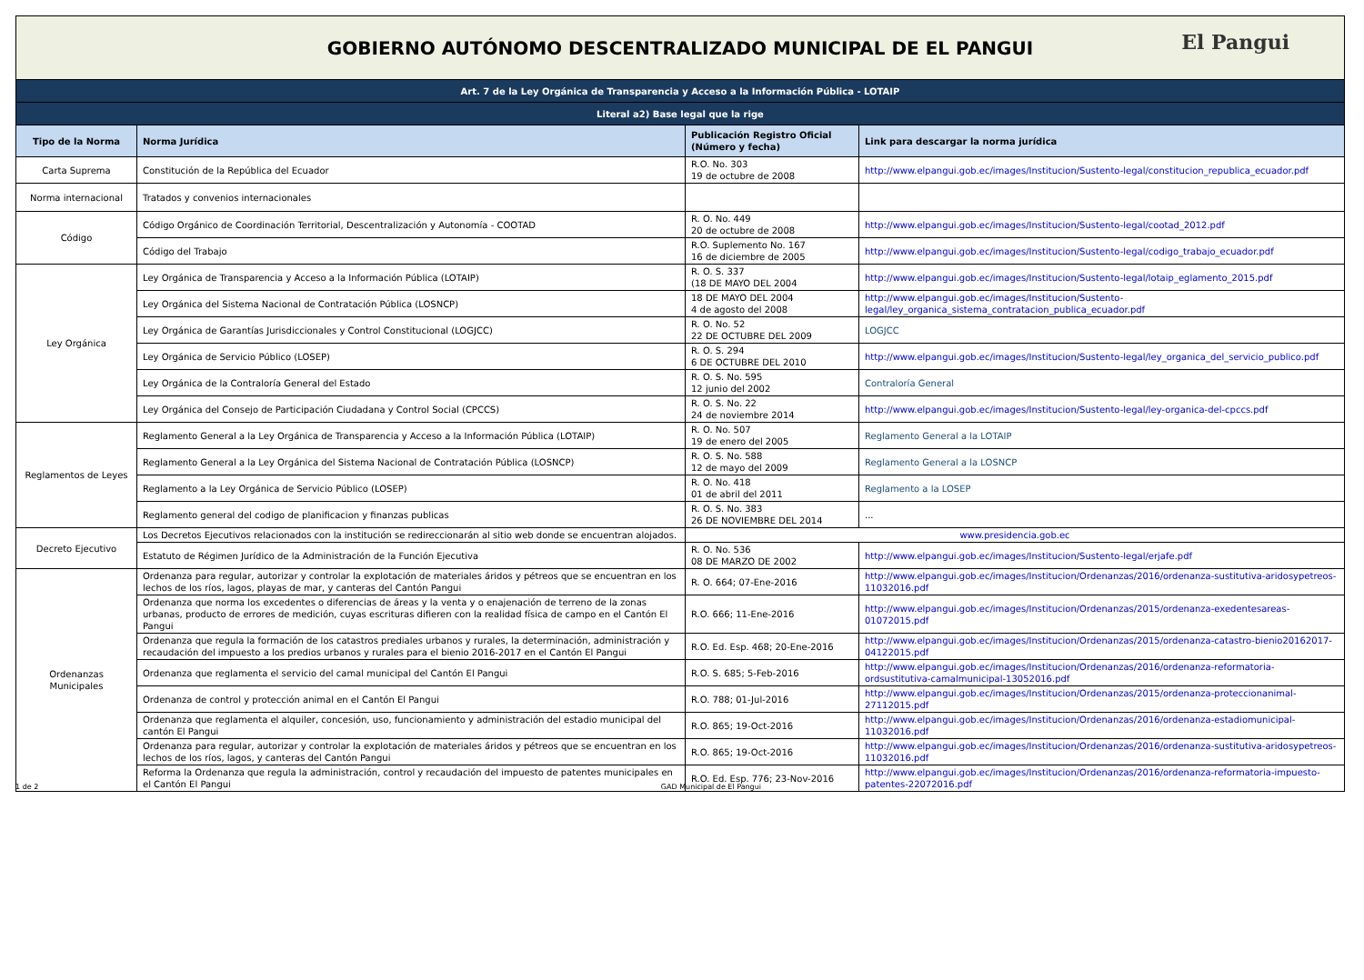| GOBIERNO AUTÓNOMO DESCENTRALIZADO MUNICIPAL DE EL PANGUI El Pangui | | | |
| Art. 7 de la Ley Orgánica de Transparencia y Acceso a la Información Pública - LOTAIP | | | |
| Literal a2) Base legal que la rige | | | |
| Tipo de la Norma | Norma Jurídica | Publicación Registro Oficial (Número y fecha) | Link para descargar la norma jurídica |
| Carta Suprema | Constitución de la República del Ecuador | R.O. No. 303 19 de octubre de 2008 | http://www.elpangui.gob.ec/images/Institucion/Sustento-legal/constitucion_republica_ecuador.pdf |
| Norma internacional | Tratados y convenios internacionales | | |
| Código | Código Orgánico de Coordinación Territorial, Descentralización y Autonomía - COOTAD | R. O. No. 449 20 de octubre de 2008 | http://www.elpangui.gob.ec/images/Institucion/Sustento-legal/cootad_2012.pdf |
| | Código del Trabajo | R.O. Suplemento No. 167 16 de diciembre de 2005 | http://www.elpangui.gob.ec/images/Institucion/Sustento-legal/codigo_trabajo_ecuador.pdf |
| Ley Orgánica | Ley Orgánica de Transparencia y Acceso a la Información Pública (LOTAIP) | R. O. S. 337 (18 DE MAYO DEL 2004 | http://www.elpangui.gob.ec/images/Institucion/Sustento-legal/lotaip_eglamento_2015.pdf |
| | Ley Orgánica del Sistema Nacional de Contratación Pública (LOSNCP) | 18 DE MAYO DEL 2004 4 de agosto del 2008 | http://www.elpangui.gob.ec/images/Institucion/Sustento-legal/ley_organica_sistema_contratacion_publica_ecuador.pdf |
| | Ley Orgánica de Garantías Jurisdiccionales y Control Constitucional (LOGJCC) | R. O. No. 52 22 DE OCTUBRE DEL 2009 | LOGJCC |
| | Ley Orgánica de Servicio Público (LOSEP) | R. O. S. 294 6 DE OCTUBRE DEL 2010 | http://www.elpangui.gob.ec/images/Institucion/Sustento-legal/ley_organica_del_servicio_publico.pdf |
| | Ley Orgánica de la Contraloría General del Estado | R. O. S. No. 595 12 junio del 2002 | Contraloría General |
| | Ley Orgánica del Consejo de Participación Ciudadana y Control Social (CPCCS) | R. O. S. No. 22 24 de noviembre 2014 | http://www.elpangui.gob.ec/images/Institucion/Sustento-legal/ley-organica-del-cpccs.pdf |
| Reglamentos de Leyes | Reglamento General a la Ley Orgánica de Transparencia y Acceso a la Información Pública (LOTAIP) | R. O. No. 507 19 de enero del 2005 | Reglamento General a la LOTAIP |
| | Reglamento General a la Ley Orgánica del Sistema Nacional de Contratación Pública (LOSNCP) | R. O. S. No. 588 12 de mayo del 2009 | Reglamento General a la LOSNCP |
| | Reglamento a la Ley Orgánica de Servicio Público (LOSEP) | R. O. No. 418 01 de abril del 2011 | Reglamento a la LOSEP |
| | Reglamento general del codigo de planificacion y finanzas publicas | R. O. S. No. 383 26 DE NOVIEMBRE DEL 2014 | ... |
| Decreto Ejecutivo | Los Decretos Ejecutivos relacionados con la institución se redireccionarán al sitio web donde se encuentran alojados. | www.presidencia.gob.ec | |
| | Estatuto de Régimen Jurídico de la Administración de la Función Ejecutiva | R. O. No. 536 08 DE MARZO DE 2002 | http://www.elpangui.gob.ec/images/Institucion/Sustento-legal/erjafe.pdf |
| Ordenanzas Municipales | Ordenanza para regular, autorizar y controlar la explotación de materiales áridos y pétreos que se encuentran en los lechos de los ríos, lagos, playas de mar, y canteras del Cantón Pangui | R. O. 664; 07-Ene-2016 | http://www.elpangui.gob.ec/images/Institucion/Ordenanzas/2016/ordenanza-sustitutiva-aridosypetreos-11032016.pdf |
| | Ordenanza que norma los excedentes o diferencias de áreas y la venta y o enajenación de terreno de la zonas urbanas, producto de errores de medición, cuyas escrituras difieren con la realidad física de campo en el Cantón El Pangui | R.O. 666; 11-Ene-2016 | http://www.elpangui.gob.ec/images/Institucion/Ordenanzas/2015/ordenanza-exedentesareas-01072015.pdf |
| | Ordenanza que regula la formación de los catastros prediales urbanos y rurales, la determinación, administración y recaudación del impuesto a los predios urbanos y rurales para el bienio 2016-2017 en el Cantón El Pangui | R.O. Ed. Esp. 468; 20-Ene-2016 | http://www.elpangui.gob.ec/images/Institucion/Ordenanzas/2015/ordenanza-catastro-bienio20162017-04122015.pdf |
| | Ordenanza que reglamenta el servicio del camal municipal del Cantón El Pangui | R.O. S. 685; 5-Feb-2016 | http://www.elpangui.gob.ec/images/Institucion/Ordenanzas/2016/ordenanza-reformatoria-ordsustitutiva-camalmunicipal-13052016.pdf |
| | Ordenanza de control y protección animal en el Cantón El Pangui | R.O. 788; 01-Jul-2016 | http://www.elpangui.gob.ec/images/Institucion/Ordenanzas/2015/ordenanza-proteccionanimal-27112015.pdf |
| | Ordenanza que reglamenta el alquiler, concesión, uso, funcionamiento y administración del estadio municipal del cantón El Pangui | R.O. 865; 19-Oct-2016 | http://www.elpangui.gob.ec/images/Institucion/Ordenanzas/2016/ordenanza-estadiomunicipal-11032016.pdf |
| | Ordenanza para regular, autorizar y controlar la explotación de materiales áridos y pétreos que se encuentran en los lechos de los ríos, lagos, y canteras del Cantón Pangui | R.O. 865; 19-Oct-2016 | http://www.elpangui.gob.ec/images/Institucion/Ordenanzas/2016/ordenanza-sustitutiva-aridosypetreos-11032016.pdf |
| | Reforma la Ordenanza que regula la administración, control y recaudación del impuesto de patentes municipales en el Cantón El Pangui | R.O. Ed. Esp. 776; 23-Nov-2016 | http://www.elpangui.gob.ec/images/Institucion/Ordenanzas/2016/ordenanza-reformatoria-impuesto-patentes-22072016.pdf |
1 de 2 GAD Municipal de El Pangui